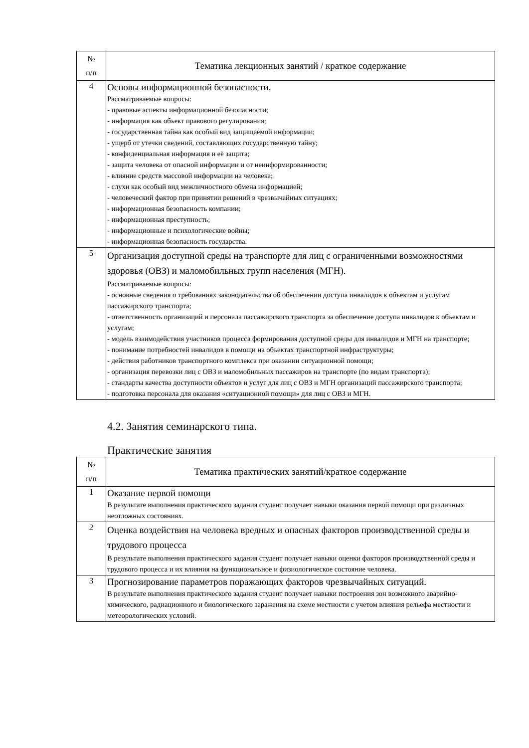| № п/п | Тематика лекционных занятий / краткое содержание |
| --- | --- |
| 4 | Основы информационной безопасности. Рассматриваемые вопросы: - правовые аспекты информационной безопасности; - информация как объект правового регулирования; - государственная тайна как особый вид защищаемой информации; - ущерб от утечки сведений, составляющих государственную тайну; - конфиденциальная информация и её защита; - защита человека от опасной информации и от неинформированности; - влияние средств массовой информации на человека; - слухи как особый вид межличностного обмена информацией; - человеческий фактор при принятии решений в чрезвычайных ситуациях; - информационная безопасность компании; - информационная преступность; - информационные и психологические войны; - информационная безопасность государства. |
| 5 | Организация доступной среды на транспорте для лиц с ограниченными возможностями здоровья (ОВЗ) и маломобильных групп населения (МГН). Рассматриваемые вопросы: - основные сведения о требованиях законодательства об обеспечении доступа инвалидов к объектам и услугам пассажирского транспорта; - ответственность организаций и персонала пассажирского транспорта за обеспечение доступа инвалидов к объектам и услугам; - модель взаимодействия участников процесса формирования доступной среды для инвалидов и МГН на транспорте; - понимание потребностей инвалидов в помощи на объектах транспортной инфраструктуры; - действия работников транспортного комплекса при оказании ситуационной помощи; - организация перевозки лиц с ОВЗ и маломобильных пассажиров на транспорте (по видам транспорта); - стандарты качества доступности объектов и услуг для лиц с ОВЗ и МГН организаций пассажирского транспорта; - подготовка персонала для оказания «ситуационной помощи» для лиц с ОВЗ и МГН. |
4.2. Занятия семинарского типа.
Практические занятия
| № п/п | Тематика практических занятий/краткое содержание |
| --- | --- |
| 1 | Оказание первой помощи В результате выполнения практического задания студент получает навыки оказания первой помощи при различных неотложных состояниях. |
| 2 | Оценка воздействия на человека вредных и опасных факторов производственной среды и трудового процесса В результате выполнения практического задания студент получает навыки оценки факторов производственной среды и трудового процесса и их влияния на функциональное и физиологическое состояние человека. |
| 3 | Прогнозирование параметров поражающих факторов чрезвычайных ситуаций. В результате выполнения практического задания студент получает навыки построения зон возможного аварийно-химического, радиационного и биологического заражения на схеме местности с учетом влияния рельефа местности и метеорологических условий. |